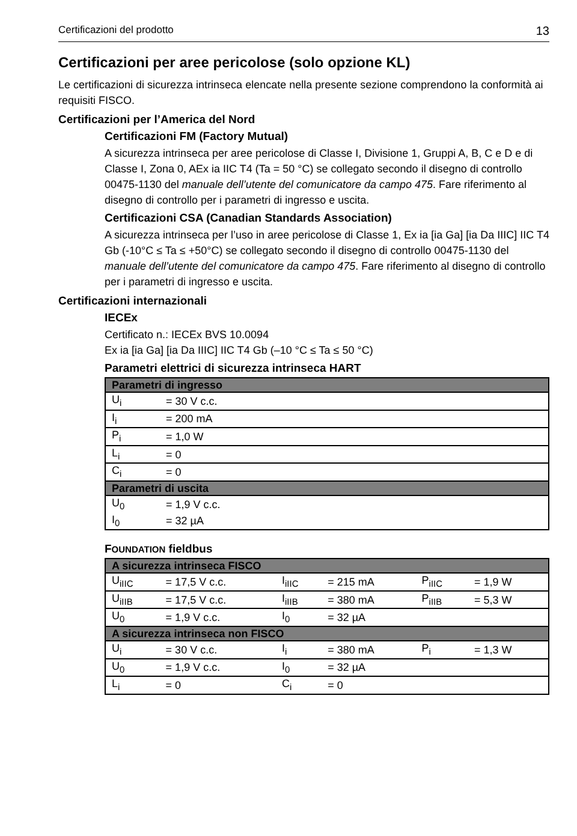Certificazioni del prodotto 13
Certificazioni per aree pericolose (solo opzione KL)
Le certificazioni di sicurezza intrinseca elencate nella presente sezione comprendono la conformità ai requisiti FISCO.
Certificazioni per l’America del Nord
Certificazioni FM (Factory Mutual)
A sicurezza intrinseca per aree pericolose di Classe I, Divisione 1, Gruppi A, B, C e D e di Classe I, Zona 0, AEx ia IIC T4 (Ta = 50 °C) se collegato secondo il disegno di controllo 00475-1130 del manuale dell’utente del comunicatore da campo 475. Fare riferimento al disegno di controllo per i parametri di ingresso e uscita.
Certificazioni CSA (Canadian Standards Association)
A sicurezza intrinseca per l’uso in aree pericolose di Classe 1, Ex ia [ia Ga] [ia Da IIIC] IIC T4 Gb (-10°C ≤ Ta ≤ +50°C) se collegato secondo il disegno di controllo 00475-1130 del manuale dell’utente del comunicatore da campo 475. Fare riferimento al disegno di controllo per i parametri di ingresso e uscita.
Certificazioni internazionali
IECEx
Certificato n.: IECEx BVS 10.0094
Ex ia [ia Ga] [ia Da IIIC] IIC T4 Gb (–10 °C ≤ Ta ≤ 50 °C)
Parametri elettrici di sicurezza intrinseca HART
| Parametri di ingresso | |
| --- | --- |
| U<sub>i</sub> | = 30 V c.c. |
| I<sub>i</sub> | = 200 mA |
| P<sub>i</sub> | = 1,0 W |
| L<sub>i</sub> | = 0 |
| C<sub>i</sub> | = 0 |
| Parametri di uscita | |
| U<sub>0</sub> | = 1,9 V c.c. |
| I<sub>0</sub> | = 32 µA |
FOUNDATION fieldbus
| A sicurezza intrinseca FISCO | | | | | |
| --- | --- | --- | --- | --- | --- |
| U<sub>iIIC</sub> | = 17,5 V c.c. | I<sub>iIIC</sub> | = 215 mA | P<sub>iIIC</sub> | = 1,9 W |
| U<sub>iIIB</sub> | = 17,5 V c.c. | I<sub>iIIB</sub> | = 380 mA | P<sub>iIIB</sub> | = 5,3 W |
| U<sub>0</sub> | = 1,9 V c.c. | I<sub>0</sub> | = 32 µA | | |
| A sicurezza intrinseca non FISCO | | | | | |
| U<sub>i</sub> | = 30 V c.c. | I<sub>i</sub> | = 380 mA | P<sub>i</sub> | = 1,3 W |
| U<sub>0</sub> | = 1,9 V c.c. | I<sub>0</sub> | = 32 µA | | |
| L<sub>i</sub> | = 0 | C<sub>i</sub> | = 0 | | |